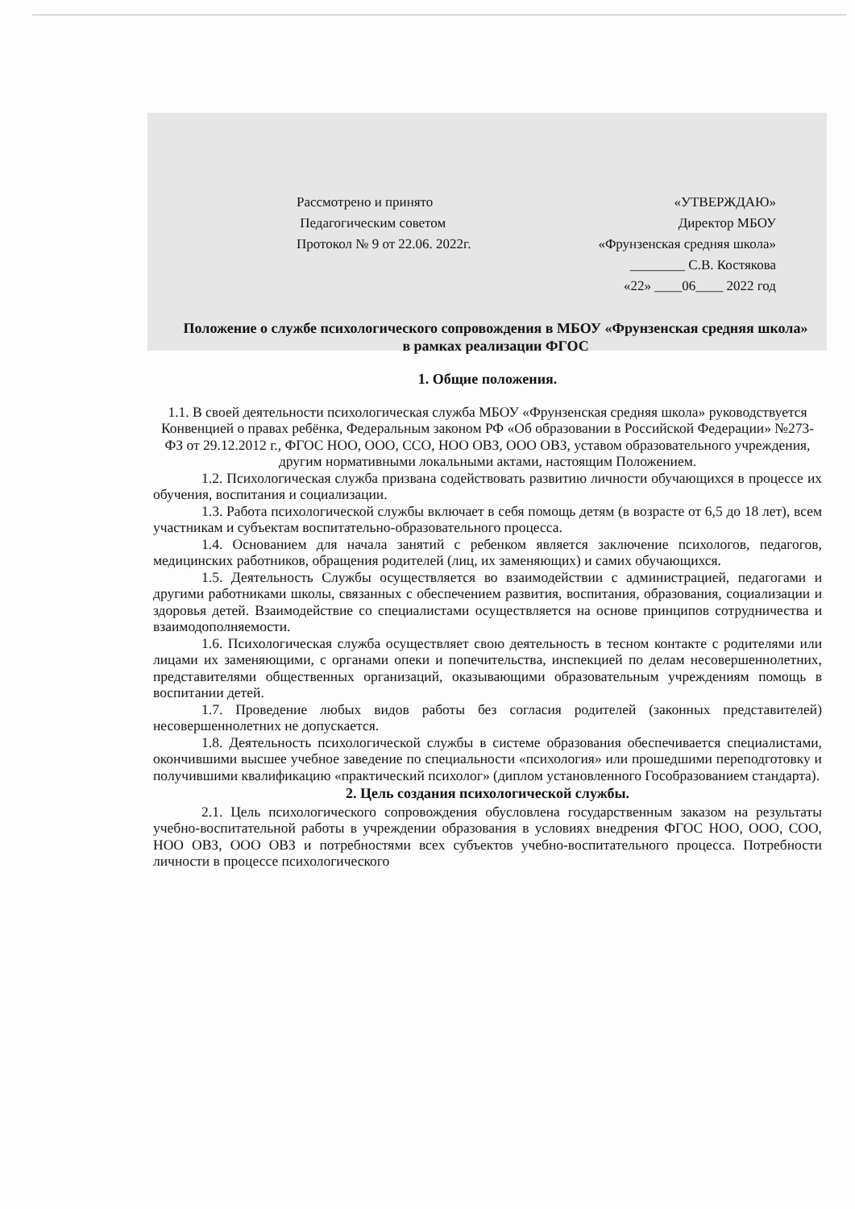Рассмотрено и принято
Педагогическим советом
Протокол № 9 от 22.06. 2022г.
«УТВЕРЖДАЮ»
Директор МБОУ
«Фрунзенская средняя школа»
________ С.В. Костякова
«22» ____06____ 2022 год
Положение о службе психологического сопровождения в МБОУ «Фрунзенская средняя школа»
в рамках реализации ФГОС
1. Общие положения.
1.1. В своей деятельности психологическая служба МБОУ «Фрунзенская средняя школа» руководствуется Конвенцией о правах ребёнка, Федеральным законом РФ «Об образовании в Российской Федерации» №273-ФЗ от 29.12.2012 г., ФГОС НОО, ООО, ССО, НОО ОВЗ, ООО ОВЗ, уставом образовательного учреждения, другим нормативными локальными актами, настоящим Положением.
1.2. Психологическая служба призвана содействовать развитию личности обучающихся в процессе их обучения, воспитания и социализации.
1.3. Работа психологической службы включает в себя помощь детям (в возрасте от 6,5 до 18 лет), всем участникам и субъектам воспитательно-образовательного процесса.
1.4. Основанием для начала занятий с ребенком является заключение психологов, педагогов, медицинских работников, обращения родителей (лиц, их заменяющих) и самих обучающихся.
1.5. Деятельность Службы осуществляется во взаимодействии с администрацией, педагогами и другими работниками школы, связанных с обеспечением развития, воспитания, образования, социализации и здоровья детей. Взаимодействие со специалистами осуществляется на основе принципов сотрудничества и взаимодополняемости.
1.6. Психологическая служба осуществляет свою деятельность в тесном контакте с родителями или лицами их заменяющими, с органами опеки и попечительства, инспекцией по делам несовершеннолетних, представителями общественных организаций, оказывающими образовательным учреждениям помощь в воспитании детей.
1.7. Проведение любых видов работы без согласия родителей (законных представителей) несовершеннолетних не допускается.
1.8. Деятельность психологической службы в системе образования обеспечивается специалистами, окончившими высшее учебное заведение по специальности «психология» или прошедшими переподготовку и получившими квалификацию «практический психолог» (диплом установленного Гособразованием стандарта).
2. Цель создания психологической службы.
2.1. Цель психологического сопровождения обусловлена государственным заказом на результаты учебно-воспитательной работы в учреждении образования в условиях внедрения ФГОС НОО, ООО, СОО, НОО ОВЗ, ООО ОВЗ и потребностями всех субъектов учебно-воспитательного процесса. Потребности личности в процессе психологического